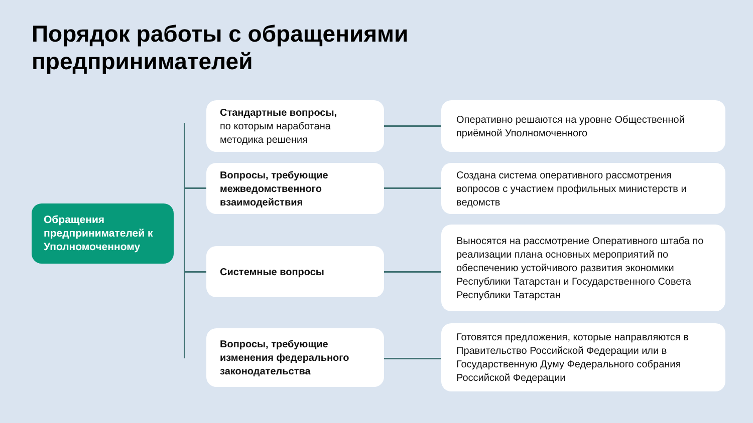Порядок работы с обращениями
предпринимателей
Обращения предпринимателей к Уполномоченному
Стандартные вопросы,
по которым наработана методика решения
Оперативно решаются на уровне Общественной приёмной Уполномоченного
Вопросы, требующие межведомственного взаимодействия
Создана система оперативного рассмотрения вопросов с участием профильных министерств и ведомств
Системные вопросы
Выносятся на рассмотрение Оперативного штаба по реализации плана основных мероприятий по обеспечению устойчивого развития экономики Республики Татарстан и Государственного Совета Республики Татарстан
Вопросы, требующие изменения федерального законодательства
Готовятся предложения, которые направляются в Правительство Российской Федерации или в Государственную Думу Федерального собрания Российской Федерации